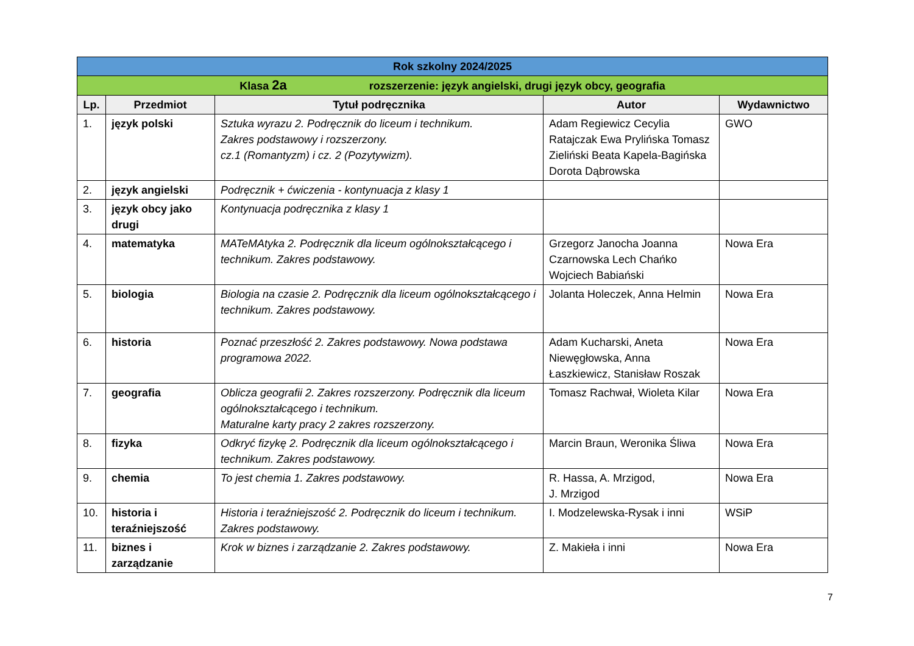| Rok szkolny 2024/2025 | | | | |
| Klasa 2a rozszerzenie: język angielski, drugi język obcy, geografia | | | | |
| Lp. | Przedmiot | Tytuł podręcznika | Autor | Wydawnictwo |
| 1. | język polski | Sztuka wyrazu 2. Podręcznik do liceum i technikum. Zakres podstawowy i rozszerzony. cz.1 (Romantyzm) i cz. 2 (Pozytywizm). | Adam Regiewicz Cecylia Ratajczak Ewa Prylińska Tomasz Zieliński Beata Kapela-Bagińska Dorota Dąbrowska | GWO |
| 2. | język angielski | Podręcznik + ćwiczenia - kontynuacja z klasy 1 | | |
| 3. | język obcy jako drugi | Kontynuacja podręcznika z klasy 1 | | |
| 4. | matematyka | MATeMAtyka 2. Podręcznik dla liceum ogólnokształcącego i technikum. Zakres podstawowy. | Grzegorz Janocha Joanna Czarnowska Lech Chańko Wojciech Babiański | Nowa Era |
| 5. | biologia | Biologia na czasie 2. Podręcznik dla liceum ogólnokształcącego i technikum. Zakres podstawowy. | Jolanta Holeczek, Anna Helmin | Nowa Era |
| 6. | historia | Poznać przeszłość 2. Zakres podstawowy. Nowa podstawa programowa 2022. | Adam Kucharski, Aneta Niewęgłowska, Anna Łaszkiewicz, Stanisław Roszak | Nowa Era |
| 7. | geografia | Oblicza geografii 2. Zakres rozszerzony. Podręcznik dla liceum ogólnokształcącego i technikum. Maturalne karty pracy 2 zakres rozszerzony. | Tomasz Rachwał, Wioleta Kilar | Nowa Era |
| 8. | fizyka | Odkryć fizykę 2. Podręcznik dla liceum ogólnokształcącego i technikum. Zakres podstawowy. | Marcin Braun, Weronika Śliwa | Nowa Era |
| 9. | chemia | To jest chemia 1. Zakres podstawowy. | R. Hassa, A. Mrzigod, J. Mrzigod | Nowa Era |
| 10. | historia i teraźniejszość | Historia i teraźniejszość 2. Podręcznik do liceum i technikum. Zakres podstawowy. | I. Modzelewska-Rysak i inni | WSiP |
| 11. | biznes i zarządzanie | Krok w biznes i zarządzanie 2. Zakres podstawowy. | Z. Makieła i inni | Nowa Era |
7